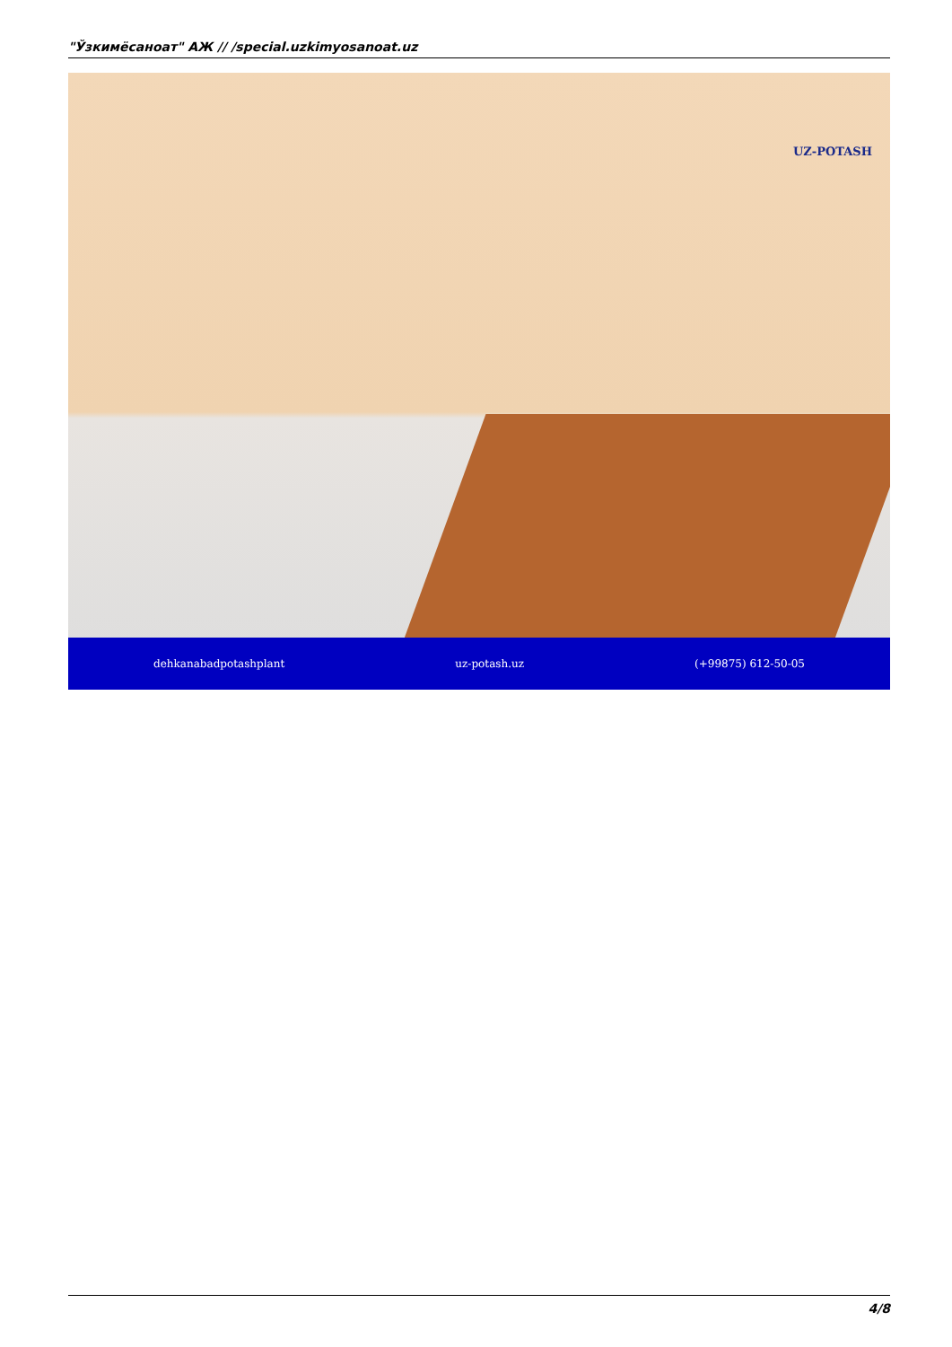"Ўзкимёсаноат" АЖ // /special.uzkimyosanoat.uz
UZ-POTASH
dehkanabadpotashplant uz-potash.uz (+99875) 612-50-05
4/8